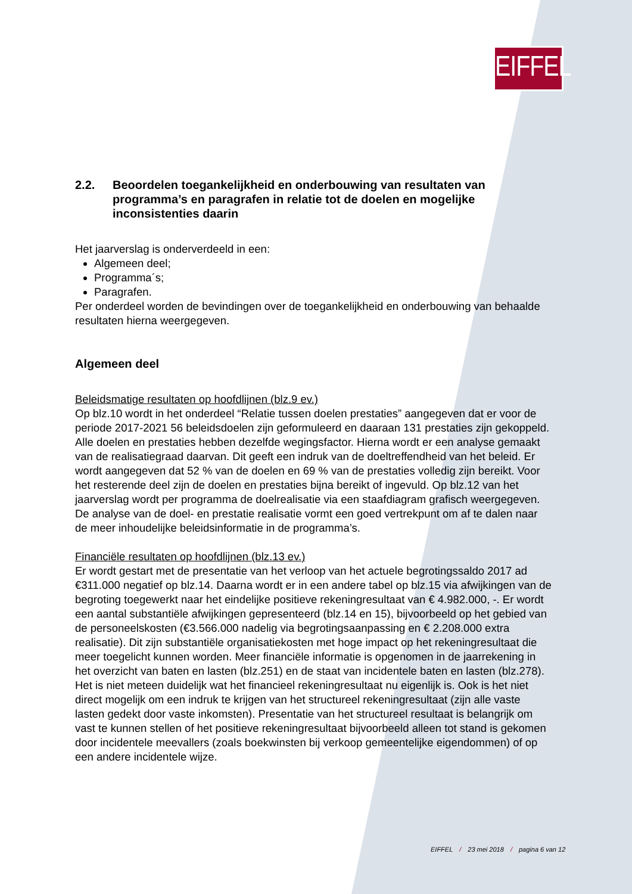EIFFEL
2.2. Beoordelen toegankelijkheid en onderbouwing van resultaten van programma’s en paragrafen in relatie tot de doelen en mogelijke inconsistenties daarin
Het jaarverslag is onderverdeeld in een:
Algemeen deel;
Programma´s;
Paragrafen.
Per onderdeel worden de bevindingen over de toegankelijkheid en onderbouwing van behaalde resultaten hierna weergegeven.
Algemeen deel
Beleidsmatige resultaten op hoofdlijnen (blz.9 ev.)
Op blz.10 wordt in het onderdeel “Relatie tussen doelen prestaties” aangegeven dat er voor de periode 2017-2021 56 beleidsdoelen zijn geformuleerd en daaraan 131 prestaties zijn gekoppeld. Alle doelen en prestaties hebben dezelfde wegingsfactor. Hierna wordt er een analyse gemaakt van de realisatiegraad daarvan. Dit geeft een indruk van de doeltreffendheid van het beleid. Er wordt aangegeven dat 52 % van de doelen en 69 % van de prestaties volledig zijn bereikt. Voor het resterende deel zijn de doelen en prestaties bijna bereikt of ingevuld. Op blz.12 van het jaarverslag wordt per programma de doelrealisatie via een staafdiagram grafisch weergegeven. De analyse van de doel- en prestatie realisatie vormt een goed vertrekpunt om af te dalen naar de meer inhoudelijke beleidsinformatie in de programma’s.
Financiële resultaten op hoofdlijnen (blz.13 ev.)
Er wordt gestart met de presentatie van het verloop van het actuele begrotingssaldo 2017 ad €311.000 negatief op blz.14. Daarna wordt er in een andere tabel op blz.15 via afwijkingen van de begroting toegewerkt naar het eindelijke positieve rekeningresultaat van € 4.982.000, -. Er wordt een aantal substantiële afwijkingen gepresenteerd (blz.14 en 15), bijvoorbeeld op het gebied van de personeelskosten (€3.566.000 nadelig via begrotingsaanpassing en € 2.208.000 extra realisatie). Dit zijn substantiële organisatiekosten met hoge impact op het rekeningresultaat die meer toegelicht kunnen worden. Meer financiële informatie is opgenomen in de jaarrekening in het overzicht van baten en lasten (blz.251) en de staat van incidentele baten en lasten (blz.278).
Het is niet meteen duidelijk wat het financieel rekeningresultaat nu eigenlijk is. Ook is het niet direct mogelijk om een indruk te krijgen van het structureel rekeningresultaat (zijn alle vaste lasten gedekt door vaste inkomsten). Presentatie van het structureel resultaat is belangrijk om vast te kunnen stellen of het positieve rekeningresultaat bijvoorbeeld alleen tot stand is gekomen door incidentele meevallers (zoals boekwinsten bij verkoop gemeentelijke eigendommen) of op een andere incidentele wijze.
EIFFEL / 23 mei 2018 / pagina 6 van 12